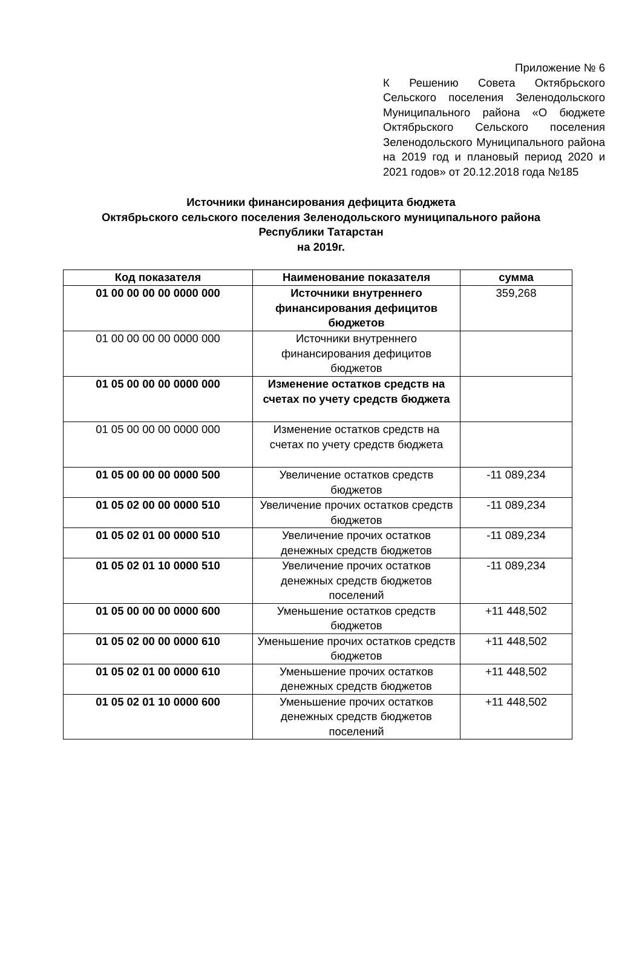Приложение № 6
К Решению Совета Октябрьского Сельского поселения Зеленодольского Муниципального района «О бюджете Октябрьского Сельского поселения Зеленодольского Муниципального района на 2019 год и плановый период 2020 и 2021 годов» от 20.12.2018 года №185
Источники финансирования дефицита бюджета
Октябрьского сельского поселения Зеленодольского муниципального района
Республики Татарстан
на 2019г.
| Код показателя | Наименование показателя | сумма |
| --- | --- | --- |
| 01 00 00 00 00 0000 000 | Источники внутреннего финансирования дефицитов бюджетов | 359,268 |
| 01 00 00 00 00 0000 000 | Источники внутреннего финансирования дефицитов бюджетов | |
| 01 05 00 00 00 0000 000 | Изменение остатков средств на счетах по учету средств бюджета | |
| 01 05 00 00 00 0000 000 | Изменение остатков средств на счетах по учету средств бюджета | |
| 01 05 00 00 00 0000 500 | Увеличение остатков средств бюджетов | -11 089,234 |
| 01 05 02 00 00 0000 510 | Увеличение прочих остатков средств бюджетов | -11 089,234 |
| 01 05 02 01 00 0000 510 | Увеличение прочих остатков денежных средств бюджетов | -11 089,234 |
| 01 05 02 01 10 0000 510 | Увеличение прочих остатков денежных средств бюджетов поселений | -11 089,234 |
| 01 05 00 00 00 0000 600 | Уменьшение остатков средств бюджетов | +11 448,502 |
| 01 05 02 00 00 0000 610 | Уменьшение прочих остатков средств бюджетов | +11 448,502 |
| 01 05 02 01 00 0000 610 | Уменьшение прочих остатков денежных средств бюджетов | +11 448,502 |
| 01 05 02 01 10 0000 600 | Уменьшение прочих остатков денежных средств бюджетов поселений | +11 448,502 |